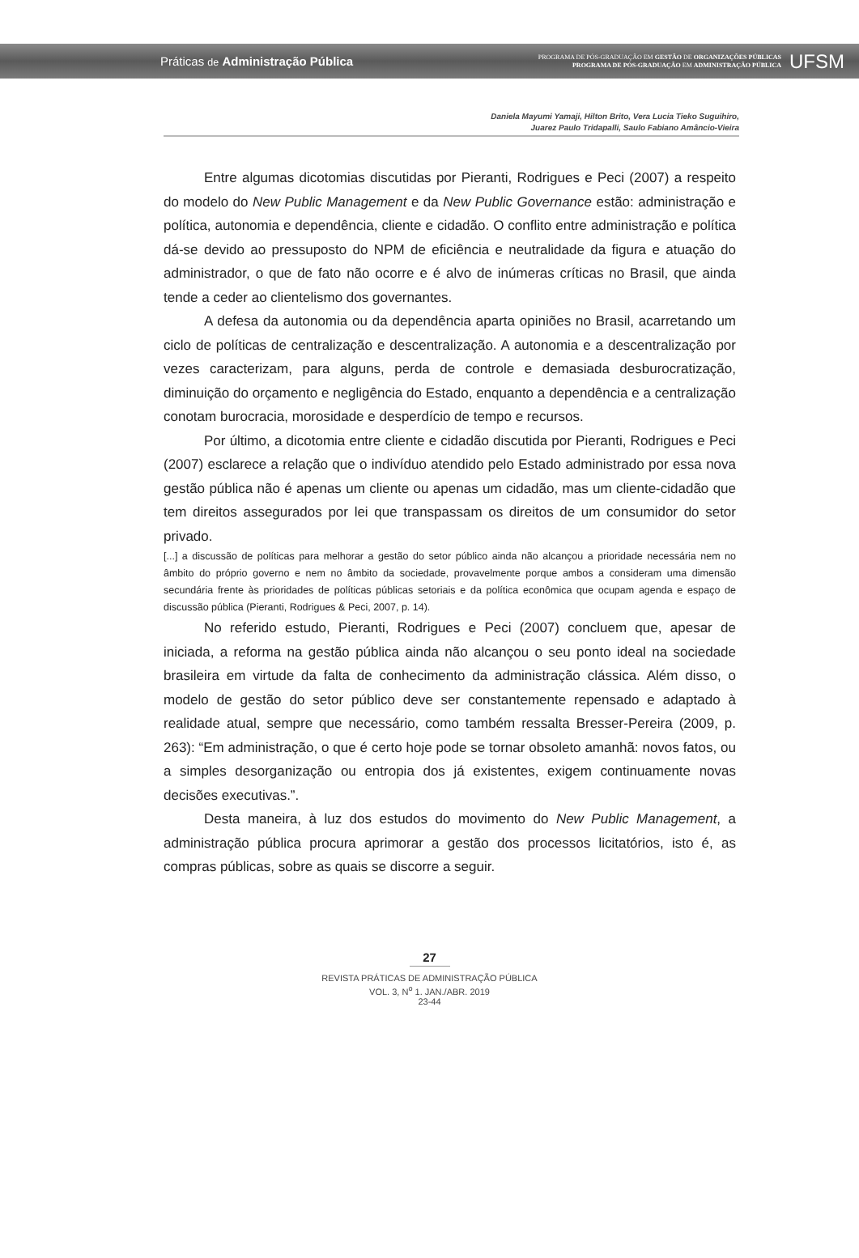Práticas de Administração Pública
PROGRAMA DE PÓS-GRADUAÇÃO EM GESTÃO DE ORGANIZAÇÕES PÚBLICAS
PROGRAMA DE PÓS-GRADUAÇÃO EM ADMINISTRAÇÃO PÚBLICA
UFSM
Daniela Mayumi Yamaji, Hilton Brito, Vera Lucia Tieko Suguihiro,
Juarez Paulo Tridapalli, Saulo Fabiano Amâncio-Vieira
Entre algumas dicotomias discutidas por Pieranti, Rodrigues e Peci (2007) a respeito do modelo do New Public Management e da New Public Governance estão: administração e política, autonomia e dependência, cliente e cidadão. O conflito entre administração e política dá-se devido ao pressuposto do NPM de eficiência e neutralidade da figura e atuação do administrador, o que de fato não ocorre e é alvo de inúmeras críticas no Brasil, que ainda tende a ceder ao clientelismo dos governantes.
A defesa da autonomia ou da dependência aparta opiniões no Brasil, acarretando um ciclo de políticas de centralização e descentralização. A autonomia e a descentralização por vezes caracterizam, para alguns, perda de controle e demasiada desburocratização, diminuição do orçamento e negligência do Estado, enquanto a dependência e a centralização conotam burocracia, morosidade e desperdício de tempo e recursos.
Por último, a dicotomia entre cliente e cidadão discutida por Pieranti, Rodrigues e Peci (2007) esclarece a relação que o indivíduo atendido pelo Estado administrado por essa nova gestão pública não é apenas um cliente ou apenas um cidadão, mas um cliente-cidadão que tem direitos assegurados por lei que transpassam os direitos de um consumidor do setor privado.
[...] a discussão de políticas para melhorar a gestão do setor público ainda não alcançou a prioridade necessária nem no âmbito do próprio governo e nem no âmbito da sociedade, provavelmente porque ambos a consideram uma dimensão secundária frente às prioridades de políticas públicas setoriais e da política econômica que ocupam agenda e espaço de discussão pública (Pieranti, Rodrigues & Peci, 2007, p. 14).
No referido estudo, Pieranti, Rodrigues e Peci (2007) concluem que, apesar de iniciada, a reforma na gestão pública ainda não alcançou o seu ponto ideal na sociedade brasileira em virtude da falta de conhecimento da administração clássica. Além disso, o modelo de gestão do setor público deve ser constantemente repensado e adaptado à realidade atual, sempre que necessário, como também ressalta Bresser-Pereira (2009, p. 263): “Em administração, o que é certo hoje pode se tornar obsoleto amanhã: novos fatos, ou a simples desorganização ou entropia dos já existentes, exigem continuamente novas decisões executivas.”.
Desta maneira, à luz dos estudos do movimento do New Public Management, a administração pública procura aprimorar a gestão dos processos licitatórios, isto é, as compras públicas, sobre as quais se discorre a seguir.
27
REVISTA PRÁTICAS DE ADMINISTRAÇÃO PÚBLICA
VOL. 3, N<sup>o</sup> 1. JAN./ABR. 2019
23-44